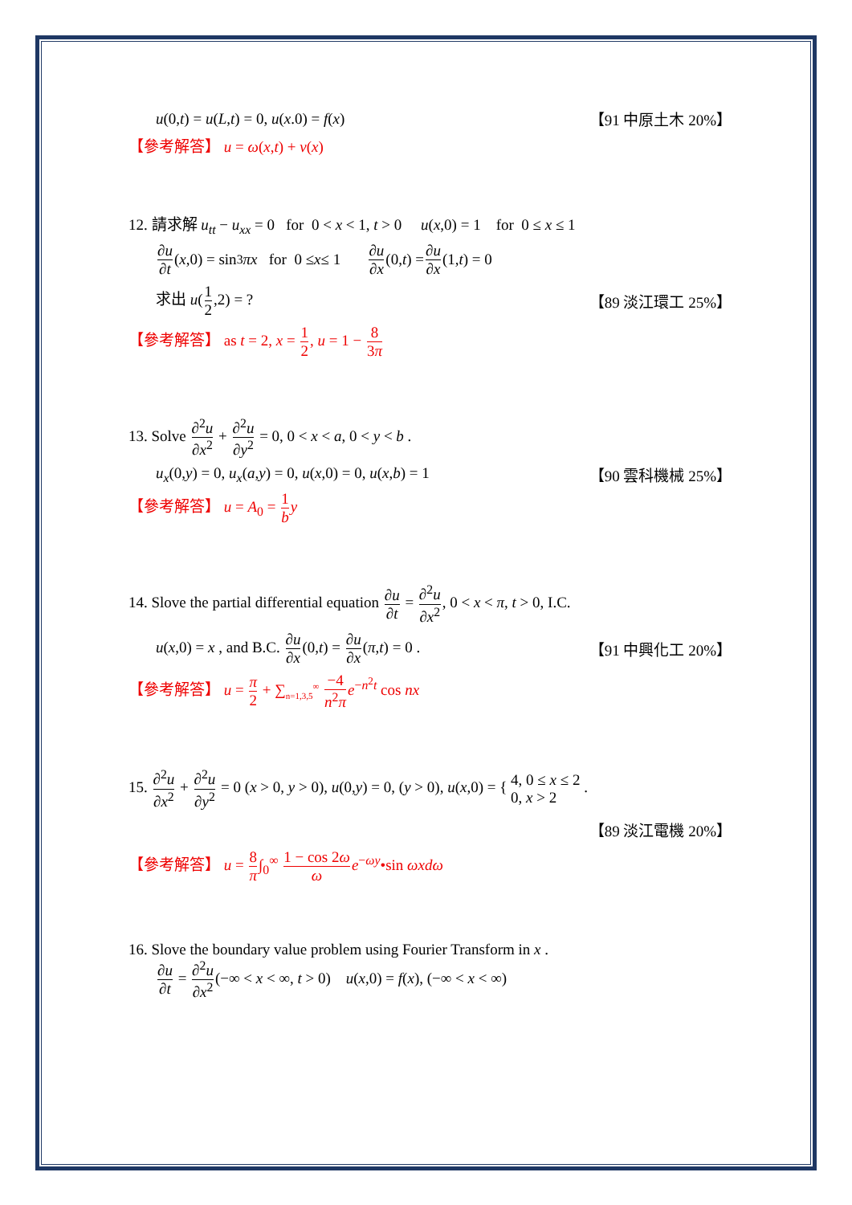u(0,t) = u(L,t) = 0, u(x.0) = f(x) 【91 中原土木 20%】
【參考解答】 u = ω(x,t) + v(x)
12. 請求解 u<sub>tt</sub> − u<sub>xx</sub> = 0 for 0 < x < 1, t > 0 u(x,0) = 1 for 0 ≤ x ≤ 1
∂u ∂t (x,0) = sin<sup>3</sup> πx for 0 ≤ x ≤ 1 ∂u ∂x (0, t) = ∂u ∂x (1, t) = 0
求出 u(1 2,2) = ? 【89 淡江環工 25%】
【參考解答】 as t = 2, x = 1 2, u = 1 − 8 3π
13. Solve ∂<sup>2</sup>u ∂x<sup>2</sup> + ∂<sup>2</sup>u ∂y<sup>2</sup> = 0, 0 < x < a, 0 < y < b .
u<sub>x</sub>(0,y) = 0, u<sub>x</sub>(a,y) = 0, u(x,0) = 0, u(x,b) = 1 【90 雲科機械 25%】
【參考解答】 u = A<sub>0</sub> = 1 b y
14. Slove the partial differential equation ∂u ∂t = ∂<sup>2</sup>u ∂x<sup>2</sup>, 0 < x < π, t > 0, I.C.
u(x,0) = x , and B.C. ∂u ∂x(0,t) = ∂u ∂x(π,t) = 0 . 【91 中興化工 20%】
【參考解答】 u = π 2 + ∑<sub>n=1,3,5</sub><sup>∞</sup> −4 n<sup>2</sup>π e<sup>−n<sup>2</sup>t</sup> cos nx
15. ∂<sup>2</sup>u ∂x<sup>2</sup> + ∂<sup>2</sup>u ∂y<sup>2</sup> = 0 (x > 0, y > 0), u(0,y) = 0, (y > 0), u(x,0) = { 4, 0 ≤ x ≤ 2
0, x > 2 .
【89 淡江電機 20%】
【參考解答】 u = 8 π∫<sub>0</sub><sup>∞</sup> 1 − cos 2ω ω e<sup>−ωy</sup>•sin ωxdω
16. Slove the boundary value problem using Fourier Transform in x .
∂u ∂t = ∂<sup>2</sup>u ∂x<sup>2</sup>(−∞ < x < ∞, t > 0) u(x,0) = f(x), (−∞ < x < ∞)